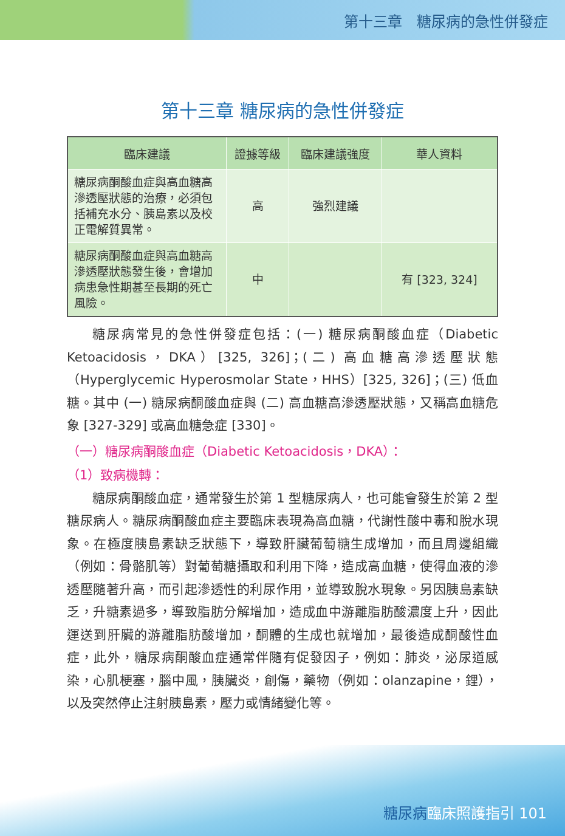第十三章　糖尿病的急性併發症
第十三章 糖尿病的急性併發症
| 臨床建議 | 證據等級 | 臨床建議強度 | 華人資料 |
| --- | --- | --- | --- |
| 糖尿病酮酸血症與高血糖高滲透壓狀態的治療，必須包括補充水分、胰島素以及校正電解質異常。 | 高 | 強烈建議 | |
| 糖尿病酮酸血症與高血糖高滲透壓狀態發生後，會增加病患急性期甚至長期的死亡風險。 | 中 | | 有 [323, 324] |
糖尿病常見的急性併發症包括：(一) 糖尿病酮酸血症（Diabetic Ketoacidosis，DKA）[325, 326]；(二) 高血糖高滲透壓狀態（Hyperglycemic Hyperosmolar State，HHS）[325, 326]；(三) 低血糖。其中 (一) 糖尿病酮酸血症與 (二) 高血糖高滲透壓狀態，又稱高血糖危象 [327-329] 或高血糖急症 [330]。
（一）糖尿病酮酸血症（Diabetic Ketoacidosis，DKA）：
（1）致病機轉：
糖尿病酮酸血症，通常發生於第 1 型糖尿病人，也可能會發生於第 2 型糖尿病人。糖尿病酮酸血症主要臨床表現為高血糖，代謝性酸中毒和脫水現象。在極度胰島素缺乏狀態下，導致肝臟葡萄糖生成增加，而且周邊組織（例如：骨骼肌等）對葡萄糖攝取和利用下降，造成高血糖，使得血液的滲透壓隨著升高，而引起滲透性的利尿作用，並導致脫水現象。另因胰島素缺乏，升糖素過多，導致脂肪分解增加，造成血中游離脂肪酸濃度上升，因此運送到肝臟的游離脂肪酸增加，酮體的生成也就增加，最後造成酮酸性血症，此外，糖尿病酮酸血症通常伴隨有促發因子，例如：肺炎，泌尿道感染，心肌梗塞，腦中風，胰臟炎，創傷，藥物（例如：olanzapine，鋰），以及突然停止注射胰島素，壓力或情緒變化等。
糖尿病臨床照護指引 101